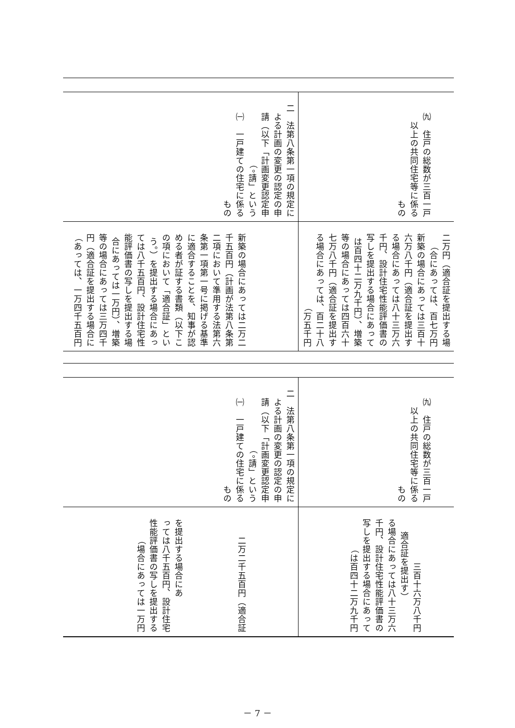| ㈨ 住戸の総数が三百一戸 以上の共同住宅等に係る もの | 二 法第八条第一項の規定に よる計画の変更の認定の申 請（以下「計画変更認定申 請」という。） ㈠ 一戸建ての住宅に係る もの |
| 二万円（適合証を提出する場 合にあっては、百七万円） 新築の場合にあっては三百十 六万八千円（適合証を提出す る場合にあっては八十三万六 千円、設計住宅性能評価書の 写しを提出する場合にあって は百四十二万九千円）、増築 等の場合にあっては四百六十 七万八千円（適合証を提出す る場合にあっては、百二十八 万五千円） | 新築の場合にあっては二万二 千五百円（計画が法第八条第 二項において準用する法第六 条第一項第一号に掲げる基準 に適合することを、知事が認 める者が証する書類（以下こ の項において「適合証」とい う。）を提出する場合にあっ ては八千五百円、設計住宅性 能評価書の写しを提出する場 合にあっては一万円）、増築 等の場合にあっては三万四千 円（適合証を提出する場合に あっては、一万四千五百円） |
| ㈨ 住戸の総数が三百一戸 以上の共同住宅等に係る もの | 二 法第八条第一項の規定に よる計画の変更の認定の申 請（以下「計画変更認定申 請」という。） ㈠ 一戸建ての住宅に係る もの |
| 三百十六万八千円 （適合証を提出す る場合にあっては八十三万六 千円、設計住宅性能評価書の 写しを提出する場合にあって は百四十二万九千円） | 二万二千五百円（適合証 を提出する場合にあ っては八千五百円、設計住宅 性能評価書の写しを提出する 場合にあっては一万円） |
－ 7 －